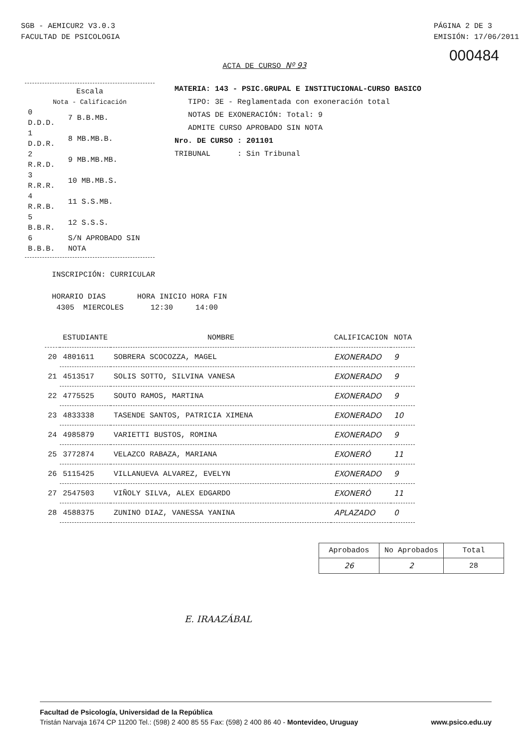SGB - AEMICUR2 V3.0.3
FACULTAD DE PSICOLOGIA
PÁGINA 2 DE 3
EMISIÓN: 17/06/2011
000484
ACTA DE CURSO Nº 93
Escala
Nota - Calificación
| 0 D.D.D. | 7 B.B.MB. |
| 1 D.D.R. | 8 MB.MB.B. |
| 2 R.R.D. | 9 MB.MB.MB. |
| 3 R.R.R. | 10 MB.MB.S. |
| 4 R.R.B. | 11 S.S.MB. |
| 5 B.B.R. | 12 S.S.S. |
| 6 B.B.B. | S/N APROBADO SIN NOTA |
MATERIA: 143 - PSIC.GRUPAL E INSTITUCIONAL-CURSO BASICO
TIPO: 3E - Reglamentada con exoneración total
NOTAS DE EXONERACIÓN: Total: 9
ADMITE CURSO APROBADO SIN NOTA
Nro. DE CURSO : 201101
TRIBUNAL : Sin Tribunal
INSCRIPCIÓN: CURRICULAR
HORARIO DIAS HORA INICIO HORA FIN
4305 MIERCOLES 12:30 14:00
| | ESTUDIANTE | NOMBRE | CALIFICACION | NOTA |
| --- | --- | --- | --- | --- |
| 20 | 4801611 | SOBRERA SCOCOZZA, MAGEL | EXONERADO | 9 |
| 21 | 4513517 | SOLIS SOTTO, SILVINA VANESA | EXONERADO | 9 |
| 22 | 4775525 | SOUTO RAMOS, MARTINA | EXONERADO | 9 |
| 23 | 4833338 | TASENDE SANTOS, PATRICIA XIMENA | EXONERADO | 10 |
| 24 | 4985879 | VARIETTI BUSTOS, ROMINA | EXONERADO | 9 |
| 25 | 3772874 | VELAZCO RABAZA, MARIANA | EXONERÓ | 11 |
| 26 | 5115425 | VILLANUEVA ALVAREZ, EVELYN | EXONERADO | 9 |
| 27 | 2547503 | VIÑOLY SILVA, ALEX EDGARDO | EXONERÓ | 11 |
| 28 | 4588375 | ZUNINO DIAZ, VANESSA YANINA | APLAZADO | 0 |
| Aprobados | No Aprobados | Total |
| --- | --- | --- |
| 26 | 2 | 28 |
E. IRAAZÁBAL
Facultad de Psicología, Universidad de la República
Tristán Narvaja 1674 CP 11200 Tel.: (598) 2 400 85 55 Fax: (598) 2 400 86 40 - Montevideo, Uruguay www.psico.edu.uy